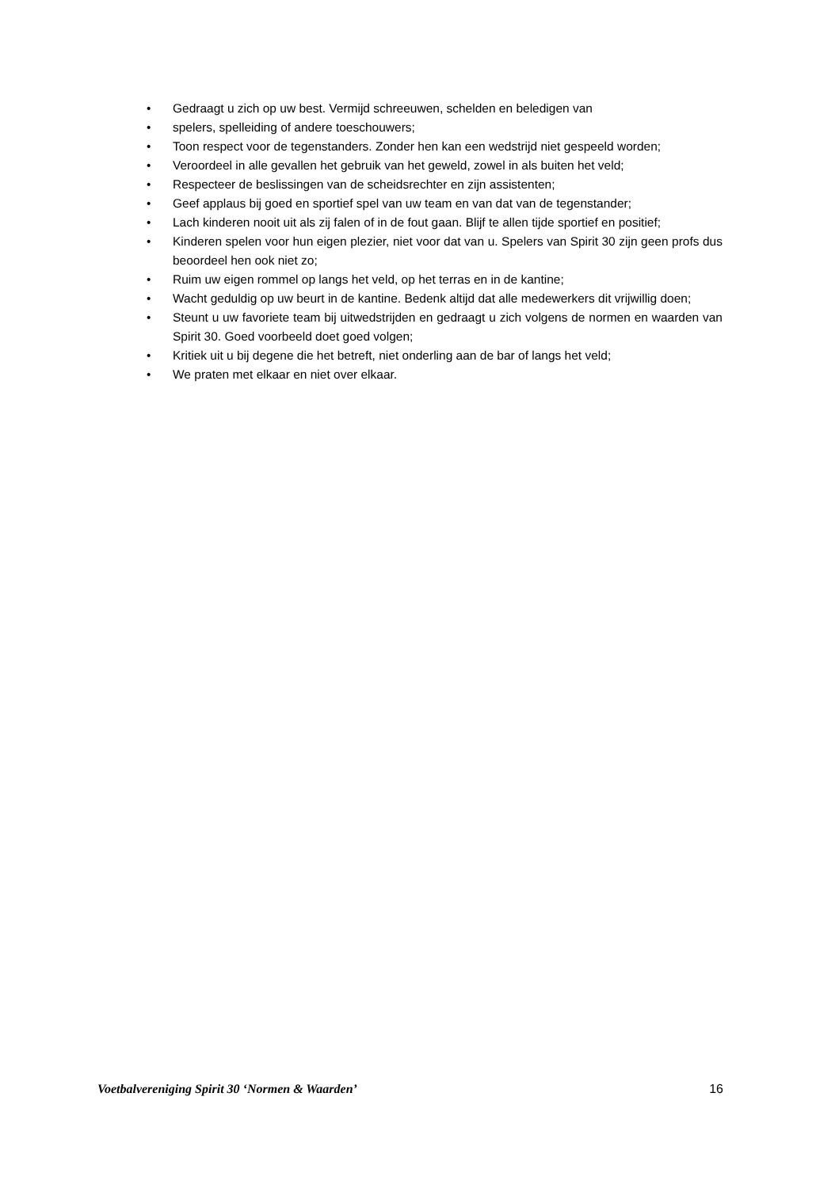• Gedraagt u zich op uw best. Vermijd schreeuwen, schelden en beledigen van
• spelers, spelleiding of andere toeschouwers;
• Toon respect voor de tegenstanders. Zonder hen kan een wedstrijd niet gespeeld worden;
• Veroordeel in alle gevallen het gebruik van het geweld, zowel in als buiten het veld;
• Respecteer de beslissingen van de scheidsrechter en zijn assistenten;
• Geef applaus bij goed en sportief spel van uw team en van dat van de tegenstander;
• Lach kinderen nooit uit als zij falen of in de fout gaan. Blijf te allen tijde sportief en positief;
• Kinderen spelen voor hun eigen plezier, niet voor dat van u. Spelers van Spirit 30 zijn geen profs dus beoordeel hen ook niet zo;
• Ruim uw eigen rommel op langs het veld, op het terras en in de kantine;
• Wacht geduldig op uw beurt in de kantine. Bedenk altijd dat alle medewerkers dit vrijwillig doen;
• Steunt u uw favoriete team bij uitwedstrijden en gedraagt u zich volgens de normen en waarden van Spirit 30. Goed voorbeeld doet goed volgen;
• Kritiek uit u bij degene die het betreft, niet onderling aan de bar of langs het veld;
• We praten met elkaar en niet over elkaar.
Voetbalvereniging Spirit 30 ‘Normen & Waarden’ 16